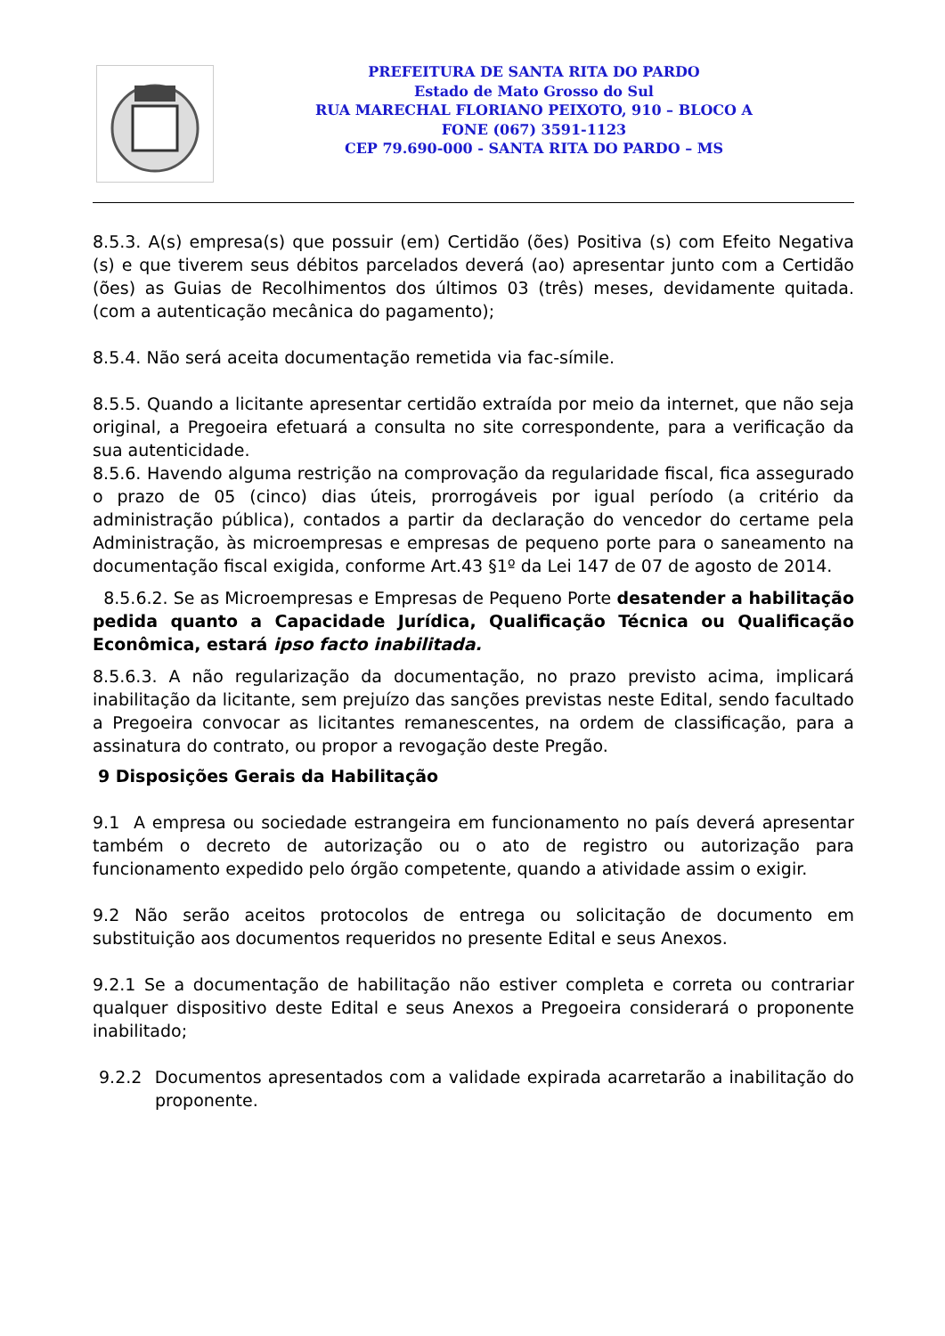PREFEITURA DE SANTA RITA DO PARDO
Estado de Mato Grosso do Sul
RUA MARECHAL FLORIANO PEIXOTO, 910 – BLOCO A
FONE (067) 3591-1123
CEP 79.690-000 - SANTA RITA DO PARDO – MS
8.5.3. A(s) empresa(s) que possuir (em) Certidão (ões) Positiva (s) com Efeito Negativa (s) e que tiverem seus débitos parcelados deverá (ao) apresentar junto com a Certidão (ões) as Guias de Recolhimentos dos últimos 03 (três) meses, devidamente quitada. (com a autenticação mecânica do pagamento);
8.5.4. Não será aceita documentação remetida via fac-símile.
8.5.5. Quando a licitante apresentar certidão extraída por meio da internet, que não seja original, a Pregoeira efetuará a consulta no site correspondente, para a verificação da sua autenticidade.
8.5.6. Havendo alguma restrição na comprovação da regularidade fiscal, fica assegurado o prazo de 05 (cinco) dias úteis, prorrogáveis por igual período (a critério da administração pública), contados a partir da declaração do vencedor do certame pela Administração, às microempresas e empresas de pequeno porte para o saneamento na documentação fiscal exigida, conforme Art.43 §1º da Lei 147 de 07 de agosto de 2014.
8.5.6.2. Se as Microempresas e Empresas de Pequeno Porte desatender a habilitação pedida quanto a Capacidade Jurídica, Qualificação Técnica ou Qualificação Econômica, estará ipso facto inabilitada.
8.5.6.3. A não regularização da documentação, no prazo previsto acima, implicará inabilitação da licitante, sem prejuízo das sanções previstas neste Edital, sendo facultado a Pregoeira convocar as licitantes remanescentes, na ordem de classificação, para a assinatura do contrato, ou propor a revogação deste Pregão.
9 Disposições Gerais da Habilitação
9.1 A empresa ou sociedade estrangeira em funcionamento no país deverá apresentar também o decreto de autorização ou o ato de registro ou autorização para funcionamento expedido pelo órgão competente, quando a atividade assim o exigir.
9.2 Não serão aceitos protocolos de entrega ou solicitação de documento em substituição aos documentos requeridos no presente Edital e seus Anexos.
9.2.1 Se a documentação de habilitação não estiver completa e correta ou contrariar qualquer dispositivo deste Edital e seus Anexos a Pregoeira considerará o proponente inabilitado;
9.2.2 Documentos apresentados com a validade expirada acarretarão a inabilitação do proponente.